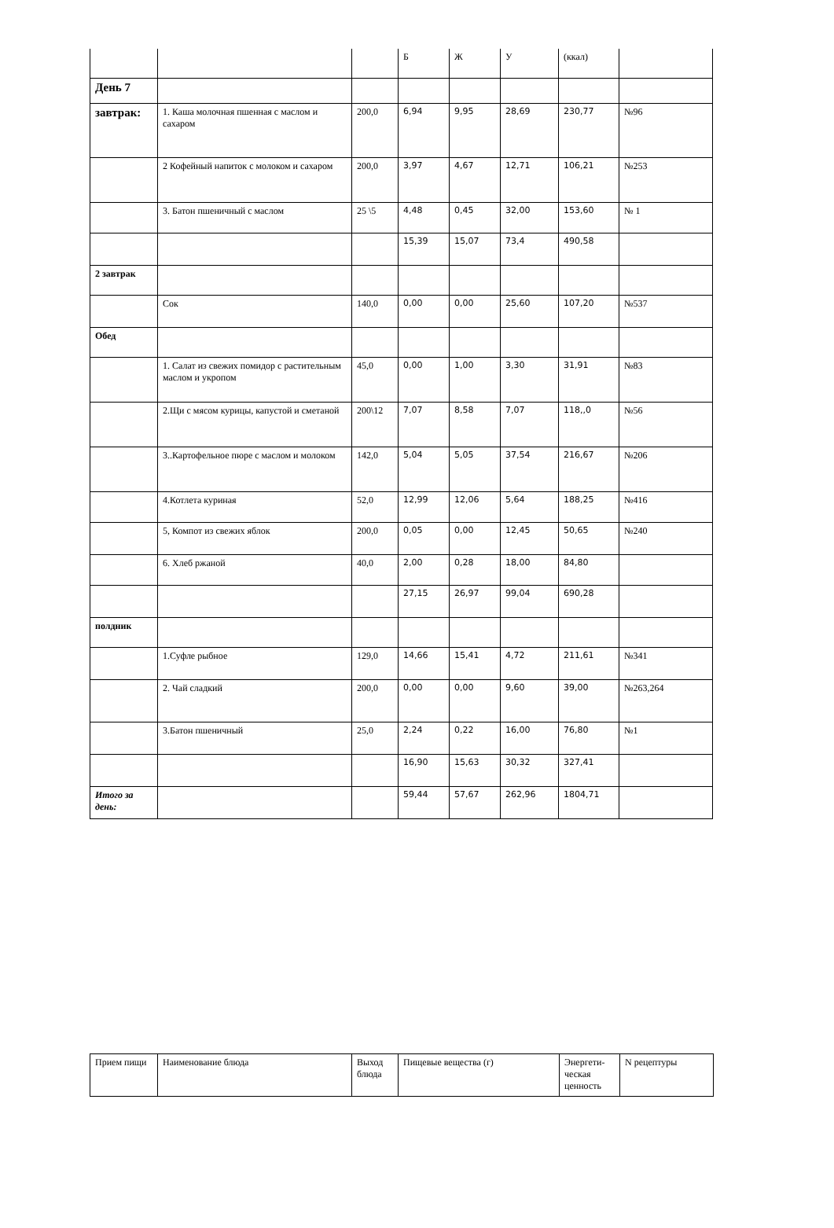| | | | Б | Ж | У | (ккал) | |
| День 7 | | | | | | | |
| завтрак: | 1. Каша молочная пшенная с маслом и сахаром | 200,0 | 6,94 | 9,95 | 28,69 | 230,77 | №96 |
| | 2 Кофейный напиток с молоком и сахаром | 200,0 | 3,97 | 4,67 | 12,71 | 106,21 | №253 |
| | 3. Батон пшеничный с маслом | 25 \5 | 4,48 | 0,45 | 32,00 | 153,60 | № 1 |
| | | | 15,39 | 15,07 | 73,4 | 490,58 | |
| 2 завтрак | | | | | | | |
| | Сок | 140,0 | 0,00 | 0,00 | 25,60 | 107,20 | №537 |
| Обед | | | | | | | |
| | 1. Салат из свежих помидор с растительным маслом и укропом | 45,0 | 0,00 | 1,00 | 3,30 | 31,91 | №83 |
| | 2.Щи с мясом курицы, капустой и сметаной | 200\12 | 7,07 | 8,58 | 7,07 | 118,,0 | №56 |
| | 3..Картофельное пюре с маслом и молоком | 142,0 | 5,04 | 5,05 | 37,54 | 216,67 | №206 |
| | 4.Котлета куриная | 52,0 | 12,99 | 12,06 | 5,64 | 188,25 | №416 |
| | 5, Компот из свежих яблок | 200,0 | 0,05 | 0,00 | 12,45 | 50,65 | №240 |
| | 6. Хлеб ржаной | 40,0 | 2,00 | 0,28 | 18,00 | 84,80 | |
| | | | 27,15 | 26,97 | 99,04 | 690,28 | |
| полдник | | | | | | | |
| | 1.Суфле рыбное | 129,0 | 14,66 | 15,41 | 4,72 | 211,61 | №341 |
| | 2. Чай сладкий | 200,0 | 0,00 | 0,00 | 9,60 | 39,00 | №263,264 |
| | 3.Батон пшеничный | 25,0 | 2,24 | 0,22 | 16,00 | 76,80 | №1 |
| | | | 16,90 | 15,63 | 30,32 | 327,41 | |
| Итого за день: | | | 59,44 | 57,67 | 262,96 | 1804,71 | |
| Прием пищи | Наименование блюда | Выход блюда | Пищевые вещества (г) | Энергети-ческая ценность | N рецептуры |